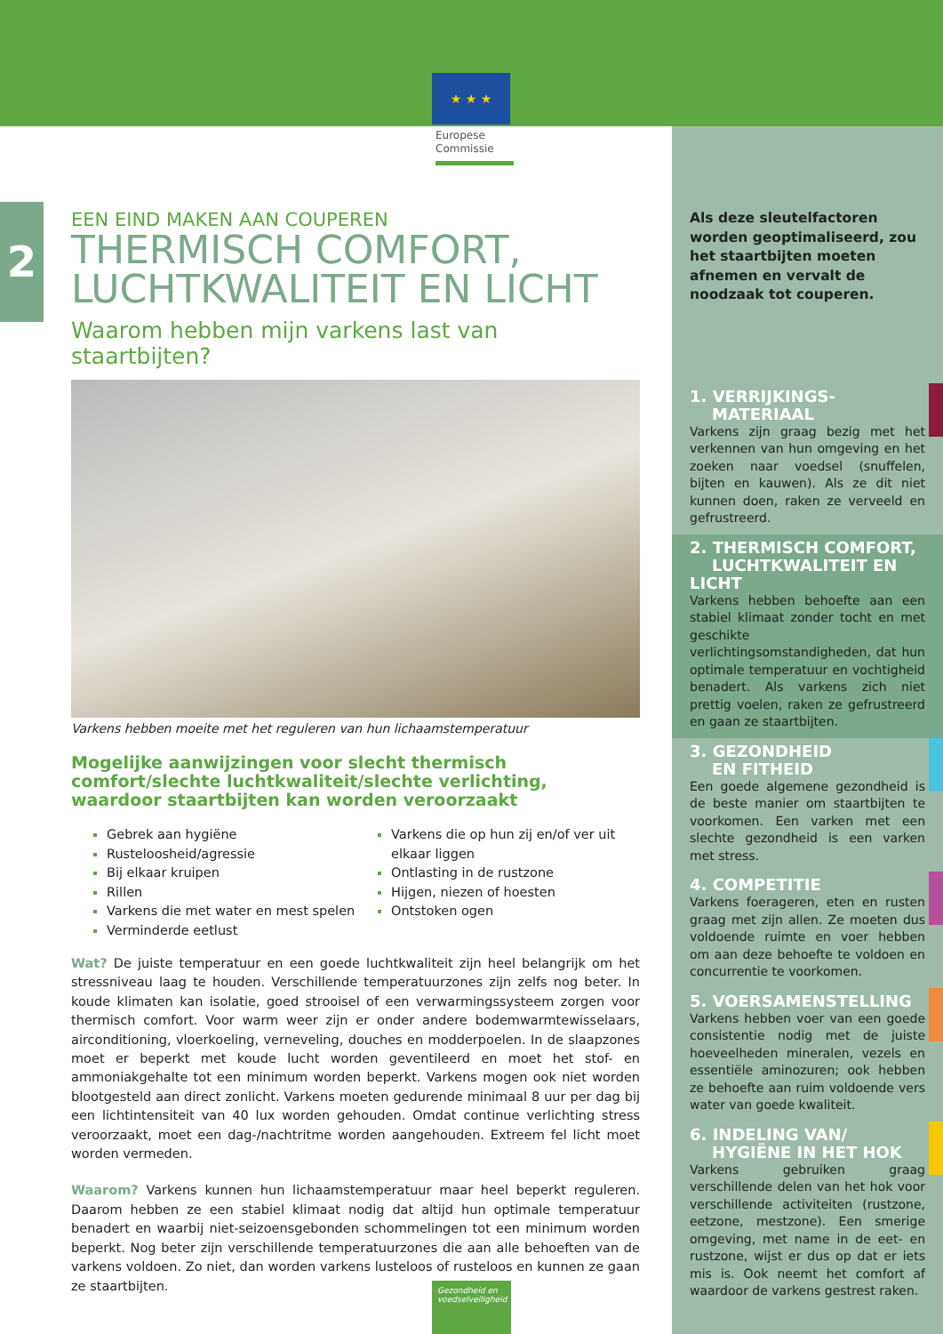★ ★ ★
Europese
Commissie
2
EEN EIND MAKEN AAN COUPEREN
THERMISCH COMFORT,
LUCHTKWALITEIT EN LICHT
Waarom hebben mijn varkens last van staartbijten?
Varkens hebben moeite met het reguleren van hun lichaamstemperatuur
Mogelijke aanwijzingen voor slecht thermisch comfort/slechte luchtkwaliteit/slechte verlichting, waardoor staartbijten kan worden veroorzaakt
Gebrek aan hygiëne
Rusteloosheid/agressie
Bij elkaar kruipen
Rillen
Varkens die met water en mest spelen
Verminderde eetlust
Varkens die op hun zij en/of ver uit elkaar liggen
Ontlasting in de rustzone
Hijgen, niezen of hoesten
Ontstoken ogen
Wat? De juiste temperatuur en een goede luchtkwaliteit zijn heel belangrijk om het stressniveau laag te houden. Verschillende temperatuurzones zijn zelfs nog beter. In koude klimaten kan isolatie, goed strooisel of een verwarmingssysteem zorgen voor thermisch comfort. Voor warm weer zijn er onder andere bodemwarmtewisselaars, airconditioning, vloerkoeling, verneveling, douches en modderpoelen. In de slaapzones moet er beperkt met koude lucht worden geventileerd en moet het stof- en ammoniakgehalte tot een minimum worden beperkt. Varkens mogen ook niet worden blootgesteld aan direct zonlicht. Varkens moeten gedurende minimaal 8 uur per dag bij een lichtintensiteit van 40 lux worden gehouden. Omdat continue verlichting stress veroorzaakt, moet een dag-/nachtritme worden aangehouden. Extreem fel licht moet worden vermeden.
Waarom? Varkens kunnen hun lichaamstemperatuur maar heel beperkt reguleren. Daarom hebben ze een stabiel klimaat nodig dat altijd hun optimale temperatuur benadert en waarbij niet-seizoensgebonden schommelingen tot een minimum worden beperkt. Nog beter zijn verschillende temperatuurzones die aan alle behoeften van de varkens voldoen. Zo niet, dan worden varkens lusteloos of rusteloos en kunnen ze gaan ze staartbijten.
Als deze sleutelfactoren worden geoptimaliseerd, zou het staartbijten moeten afnemen en vervalt de noodzaak tot couperen.
1. VERRIJKINGS-
MATERIAAL
Varkens zijn graag bezig met het verkennen van hun omgeving en het zoeken naar voedsel (snuffelen, bijten en kauwen). Als ze dit niet kunnen doen, raken ze verveeld en gefrustreerd.
2. THERMISCH COMFORT,
LUCHTKWALITEIT EN LICHT
Varkens hebben behoefte aan een stabiel klimaat zonder tocht en met geschikte verlichtingsomstandigheden, dat hun optimale temperatuur en vochtigheid benadert. Als varkens zich niet prettig voelen, raken ze gefrustreerd en gaan ze staartbijten.
3. GEZONDHEID
EN FITHEID
Een goede algemene gezondheid is de beste manier om staartbijten te voorkomen. Een varken met een slechte gezondheid is een varken met stress.
4. COMPETITIE
Varkens foerageren, eten en rusten graag met zijn allen. Ze moeten dus voldoende ruimte en voer hebben om aan deze behoefte te voldoen en concurrentie te voorkomen.
5. VOERSAMENSTELLING
Varkens hebben voer van een goede consistentie nodig met de juiste hoeveelheden mineralen, vezels en essentiële aminozuren; ook hebben ze behoefte aan ruim voldoende vers water van goede kwaliteit.
6. INDELING VAN/
HYGIËNE IN HET HOK
Varkens gebruiken graag verschillende delen van het hok voor verschillende activiteiten (rustzone, eetzone, mestzone). Een smerige omgeving, met name in de eet- en rustzone, wijst er dus op dat er iets mis is. Ook neemt het comfort af waardoor de varkens gestrest raken.
Gezondheid en voedselveiligheid